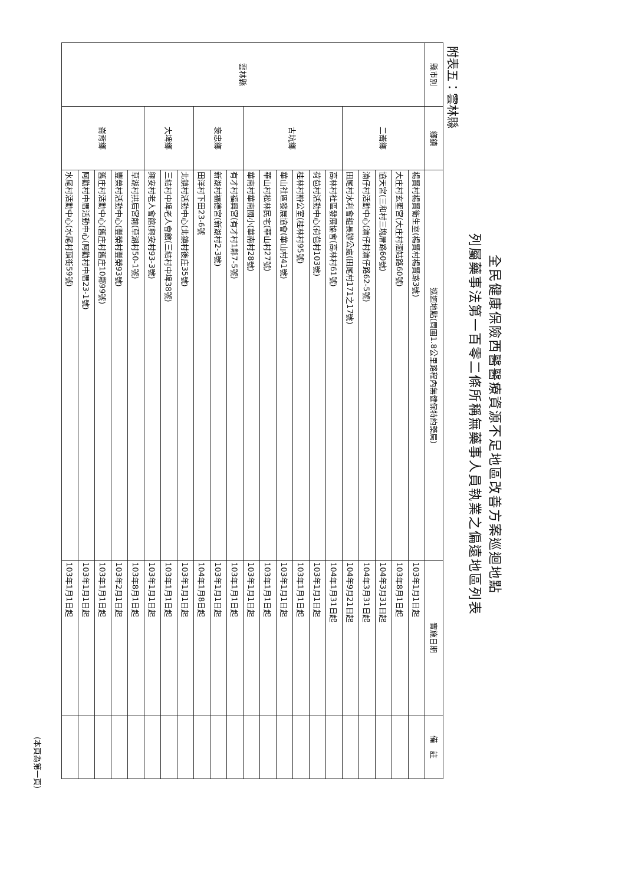全民健康保險西醫醫療資源不足地區改善方案巡迴地點
列屬藥事法第一百零二條所稱無藥事人員執業之偏遠地區列表
附表五：雲林縣
| 縣市別 | 鄉鎮 | 巡迴地點(周圍1.8公里路程內無健保特約藥局) | 實施日期 | 備 註 |
| --- | --- | --- | --- | --- |
| 雲林縣 | 二崙鄉 | 楊賢村楊賢衛生室(楊賢村楊賢路3號) | 103年1月1日起 | |
| | | 大庄村玄聖宮(大庄村湎姑路60號) | 103年8月1日起 | |
| | | 協天宮(三和村三塊厝路60號) | 104年3月31日起 | |
| | | 湳仔村活動中心(湳仔村湳仔路62-5號) | 104年3月31日起 | |
| | | 田尾村水利會組長辦公處(田尾村171之17號) | 104年9月21日起 | |
| | 古坑鄉 | 高林村社區發展協會(高林村61號) | 104年1月31日起 | |
| | | 荷苞村活動中心(荷苞村103號) | 103年1月1日起 | |
| | | 桂林村辦公室(桂林村95號) | 103年1月1日起 | |
| | | 華山社區發展協會(華山村41號) | 103年1月1日起 | |
| | | 華山村松林民宅(華山村27號) | 103年1月1日起 | |
| | | 華南村華南國小(華南村28號) | 103年1月1日起 | |
| | 褒忠鄉 | 有才村福興宮(有才村1鄰7-5號) | 103年1月1日起 | |
| | | 新湖村福德宮(新湖村2-3號) | 103年1月1日起 | |
| | | 田洋村下田23-6號 | 104年1月8日起 | |
| | 大埤鄉 | 北鎮村活動中心(北鎮村後庄35號) | 103年1月1日起 | |
| | | 三結村中埤老人會館(三結村中埤38號) | 103年1月1日起 | |
| | | 興安村老人會館(興安村93-3號) | 103年1月1日起 | |
| | 崙背鄉 | 草湖村拱后宮前(草湖村50-1號) | 103年8月1日起 | |
| | | 豐榮村活動中心(豐榮村豐榮93號) | 103年2月1日起 | |
| | | 舊庄村活動中心(舊庄村舊庄10鄰99號) | 103年1月1日起 | |
| | | 阿勸村中厝活動中心(阿勸村中厝23-1號) | 103年1月1日起 | |
| | | 水尾村活動中心(水尾村頂街59號) | 103年1月1日起 | |
(本頁為第一頁)